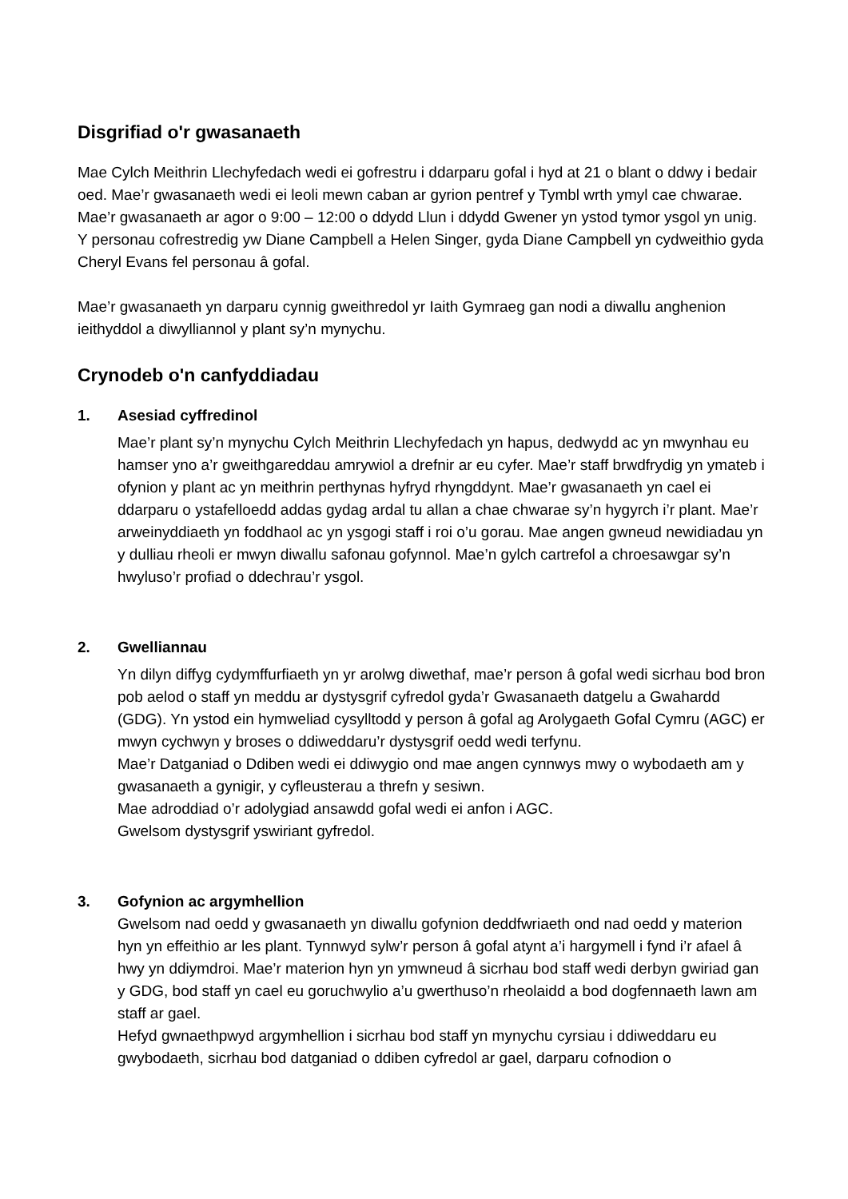Disgrifiad o'r gwasanaeth
Mae Cylch Meithrin Llechyfedach wedi ei gofrestru i ddarparu gofal i hyd at 21 o blant o ddwy i bedair oed. Mae’r gwasanaeth wedi ei leoli mewn caban ar gyrion pentref y Tymbl wrth ymyl cae chwarae. Mae’r gwasanaeth ar agor o 9:00 – 12:00 o ddydd Llun i ddydd Gwener yn ystod tymor ysgol yn unig. Y personau cofrestredig yw Diane Campbell a Helen Singer, gyda Diane Campbell yn cydweithio gyda Cheryl Evans fel personau â gofal.
Mae’r gwasanaeth yn darparu cynnig gweithredol yr Iaith Gymraeg gan nodi a diwallu anghenion ieithyddol a diwylliannol y plant sy’n mynychu.
Crynodeb o'n canfyddiadau
1. Asesiad cyffredinol
Mae’r plant sy’n mynychu Cylch Meithrin Llechyfedach yn hapus, dedwydd ac yn mwynhau eu hamser yno a’r gweithgareddau amrywiol a drefnir ar eu cyfer. Mae’r staff brwdfrydig yn ymateb i ofynion y plant ac yn meithrin perthynas hyfryd rhyngddynt. Mae’r gwasanaeth yn cael ei ddarparu o ystafelloedd addas gydag ardal tu allan a chae chwarae sy’n hygyrch i’r plant. Mae’r arweinyddiaeth yn foddhaol ac yn ysgogi staff i roi o’u gorau. Mae angen gwneud newidiadau yn y dulliau rheoli er mwyn diwallu safonau gofynnol. Mae’n gylch cartrefol a chroesawgar sy’n hwyluso’r profiad o ddechrau’r ysgol.
2. Gwelliannau
Yn dilyn diffyg cydymffurfiaeth yn yr arolwg diwethaf, mae’r person â gofal wedi sicrhau bod bron pob aelod o staff yn meddu ar dystysgrif cyfredol gyda’r Gwasanaeth datgelu a Gwahardd (GDG). Yn ystod ein hymweliad cysylltodd y person â gofal ag Arolygaeth Gofal Cymru (AGC) er mwyn cychwyn y broses o ddiweddaru’r dystysgrif oedd wedi terfynu.
Mae’r Datganiad o Ddiben wedi ei ddiwygio ond mae angen cynnwys mwy o wybodaeth am y gwasanaeth a gynigir, y cyfleusterau a threfn y sesiwn.
Mae adroddiad o’r adolygiad ansawdd gofal wedi ei anfon i AGC.
Gwelsom dystysgrif yswiriant gyfredol.
3. Gofynion ac argymhellion
Gwelsom nad oedd y gwasanaeth yn diwallu gofynion deddfwriaeth ond nad oedd y materion hyn yn effeithio ar les plant. Tynnwyd sylw’r person â gofal atynt a’i hargymell i fynd i’r afael â hwy yn ddiymdroi. Mae’r materion hyn yn ymwneud â sicrhau bod staff wedi derbyn gwiriad gan y GDG, bod staff yn cael eu goruchwylio a’u gwerthuso’n rheolaidd a bod dogfennaeth lawn am staff ar gael.
Hefyd gwnaethpwyd argymhellion i sicrhau bod staff yn mynychu cyrsiau i ddiweddaru eu gwybodaeth, sicrhau bod datganiad o ddiben cyfredol ar gael, darparu cofnodion o